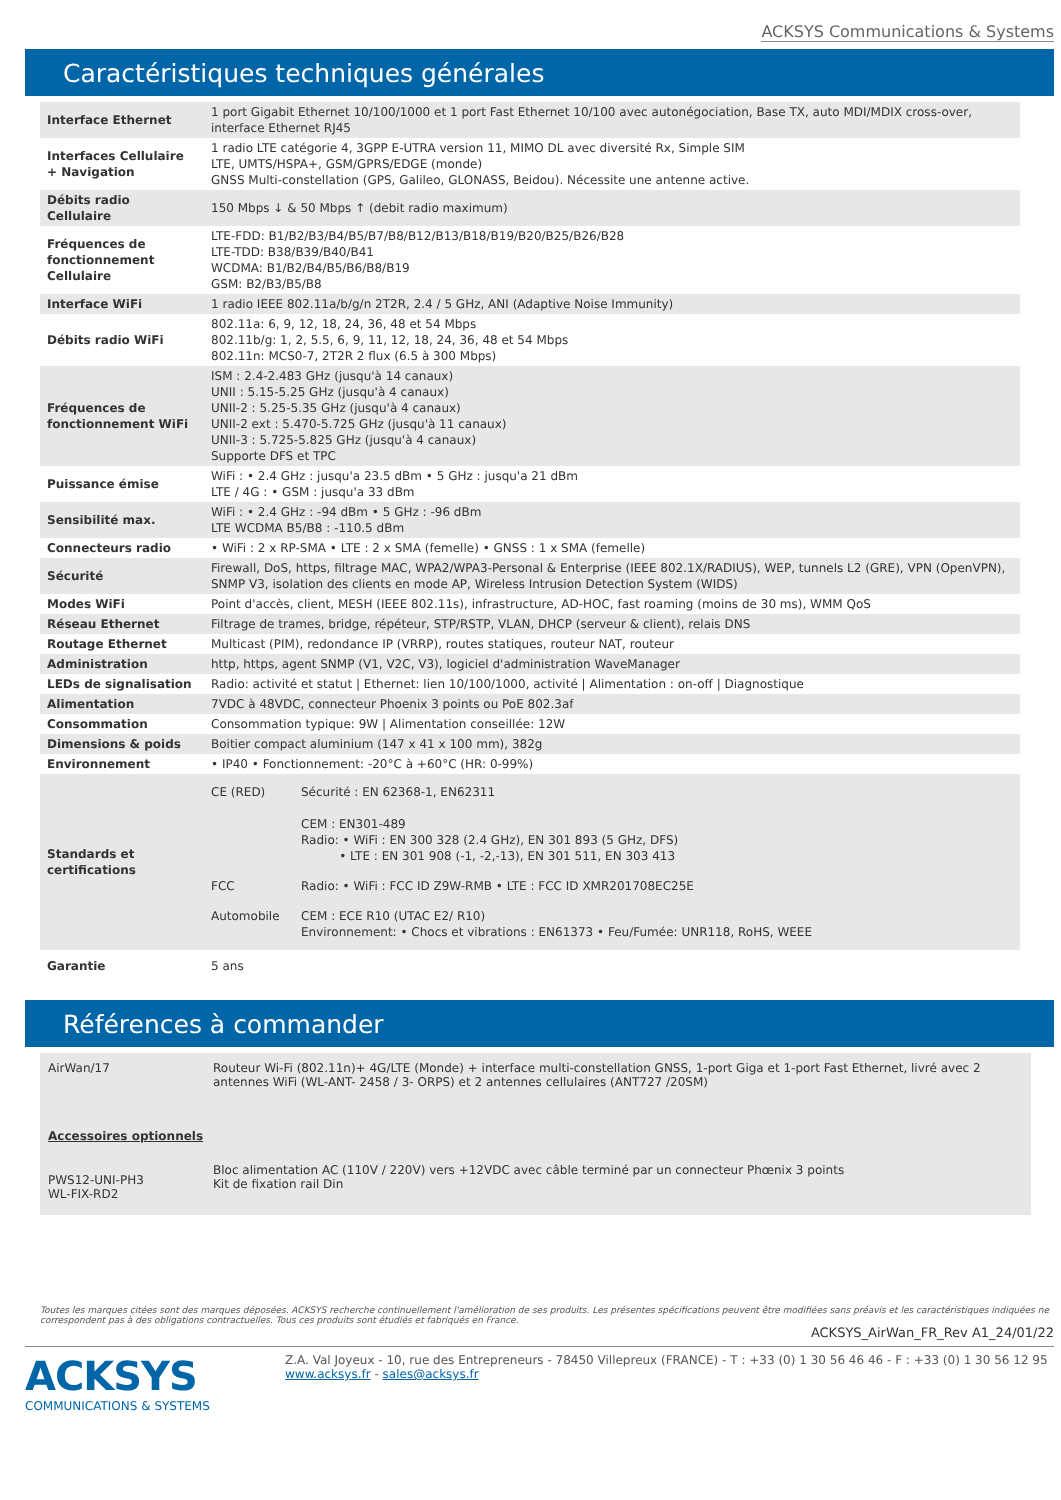ACKSYS Communications & Systems
Caractéristiques techniques générales
| Interface Ethernet | 1 port Gigabit Ethernet 10/100/1000 et 1 port Fast Ethernet 10/100 avec autonégociation, Base TX, auto MDI/MDIX cross-over, interface Ethernet RJ45 |
| Interfaces Cellulaire + Navigation | 1 radio LTE catégorie 4, 3GPP E-UTRA version 11, MIMO DL avec diversité Rx, Simple SIM LTE, UMTS/HSPA+, GSM/GPRS/EDGE (monde) GNSS Multi-constellation (GPS, Galileo, GLONASS, Beidou). Nécessite une antenne active. |
| Débits radio Cellulaire | 150 Mbps ↓ & 50 Mbps ↑ (debit radio maximum) |
| Fréquences de fonctionnement Cellulaire | LTE-FDD: B1/B2/B3/B4/B5/B7/B8/B12/B13/B18/B19/B20/B25/B26/B28 LTE-TDD: B38/B39/B40/B41 WCDMA: B1/B2/B4/B5/B6/B8/B19 GSM: B2/B3/B5/B8 |
| Interface WiFi | 1 radio IEEE 802.11a/b/g/n 2T2R, 2.4 / 5 GHz, ANI (Adaptive Noise Immunity) |
| Débits radio WiFi | 802.11a: 6, 9, 12, 18, 24, 36, 48 et 54 Mbps 802.11b/g: 1, 2, 5.5, 6, 9, 11, 12, 18, 24, 36, 48 et 54 Mbps 802.11n: MCS0-7, 2T2R 2 flux (6.5 à 300 Mbps) |
| Fréquences de fonctionnement WiFi | ISM : 2.4-2.483 GHz (jusqu'à 14 canaux) UNII : 5.15-5.25 GHz (jusqu'à 4 canaux) UNII-2 : 5.25-5.35 GHz (jusqu'à 4 canaux) UNII-2 ext : 5.470-5.725 GHz (jusqu'à 11 canaux) UNII-3 : 5.725-5.825 GHz (jusqu'à 4 canaux) Supporte DFS et TPC |
| Puissance émise | WiFi : • 2.4 GHz : jusqu'a 23.5 dBm • 5 GHz : jusqu'a 21 dBm LTE / 4G : • GSM : jusqu'a 33 dBm |
| Sensibilité max. | WiFi : • 2.4 GHz : -94 dBm • 5 GHz : -96 dBm LTE WCDMA B5/B8 : -110.5 dBm |
| Connecteurs radio | • WiFi : 2 x RP-SMA • LTE : 2 x SMA (femelle) • GNSS : 1 x SMA (femelle) |
| Sécurité | Firewall, DoS, https, filtrage MAC, WPA2/WPA3-Personal & Enterprise (IEEE 802.1X/RADIUS), WEP, tunnels L2 (GRE), VPN (OpenVPN), SNMP V3, isolation des clients en mode AP, Wireless Intrusion Detection System (WIDS) |
| Modes WiFi | Point d'accès, client, MESH (IEEE 802.11s), infrastructure, AD-HOC, fast roaming (moins de 30 ms), WMM QoS |
| Réseau Ethernet | Filtrage de trames, bridge, répéteur, STP/RSTP, VLAN, DHCP (serveur & client), relais DNS |
| Routage Ethernet | Multicast (PIM), redondance IP (VRRP), routes statiques, routeur NAT, routeur |
| Administration | http, https, agent SNMP (V1, V2C, V3), logiciel d'administration WaveManager |
| LEDs de signalisation | Radio: activité et statut / Ethernet: lien 10/100/1000, activité / Alimentation : on-off / Diagnostique |
| Alimentation | 7VDC à 48VDC, connecteur Phoenix 3 points ou PoE 802.3af |
| Consommation | Consommation typique: 9W / Alimentation conseillée: 12W |
| Dimensions & poids | Boitier compact aluminium (147 x 41 x 100 mm), 382g |
| Environnement | • IP40 • Fonctionnement: -20°C à +60°C (HR: 0-99%) |
| Standards et certifications | / CE (RED) / Sécurité : EN 62368-1, EN62311 CEM : EN301-489 Radio: • WiFi : EN 300 328 (2.4 GHz), EN 301 893 (5 GHz, DFS) • LTE : EN 301 908 (-1, -2,-13), EN 301 511, EN 303 413 / / FCC / Radio: • WiFi : FCC ID Z9W-RMB • LTE : FCC ID XMR201708EC25E / / Automobile / CEM : ECE R10 (UTAC E2/ R10) Environnement: • Chocs et vibrations : EN61373 • Feu/Fumée: UNR118, RoHS, WEEE / |
| Garantie | 5 ans |
Références à commander
AirWan/17 Routeur Wi-Fi (802.11n)+ 4G/LTE (Monde) + interface multi-constellation GNSS, 1-port Giga et 1-port Fast Ethernet, livré avec 2 antennes WiFi (WL-ANT- 2458 / 3- ORPS) et 2 antennes cellulaires (ANT727 /20SM)
Accessoires optionnels
PWS12-UNI-PH3
WL-FIX-RD2 Bloc alimentation AC (110V / 220V) vers +12VDC avec câble terminé par un connecteur Phœnix 3 points
Kit de fixation rail Din
Toutes les marques citées sont des marques déposées. ACKSYS recherche continuellement l'amélioration de ses produits. Les présentes spécifications peuvent être modifiées sans préavis et les caractéristiques indiquées ne correspondent pas à des obligations contractuelles. Tous ces produits sont étudiés et fabriqués en France.
ACKSYS_AirWan_FR_Rev A1_24/01/22
ACKSYS
COMMUNICATIONS & SYSTEMS
Z.A. Val Joyeux - 10, rue des Entrepreneurs - 78450 Villepreux (FRANCE) - T : +33 (0) 1 30 56 46 46 - F : +33 (0) 1 30 56 12 95
www.acksys.fr - sales@acksys.fr